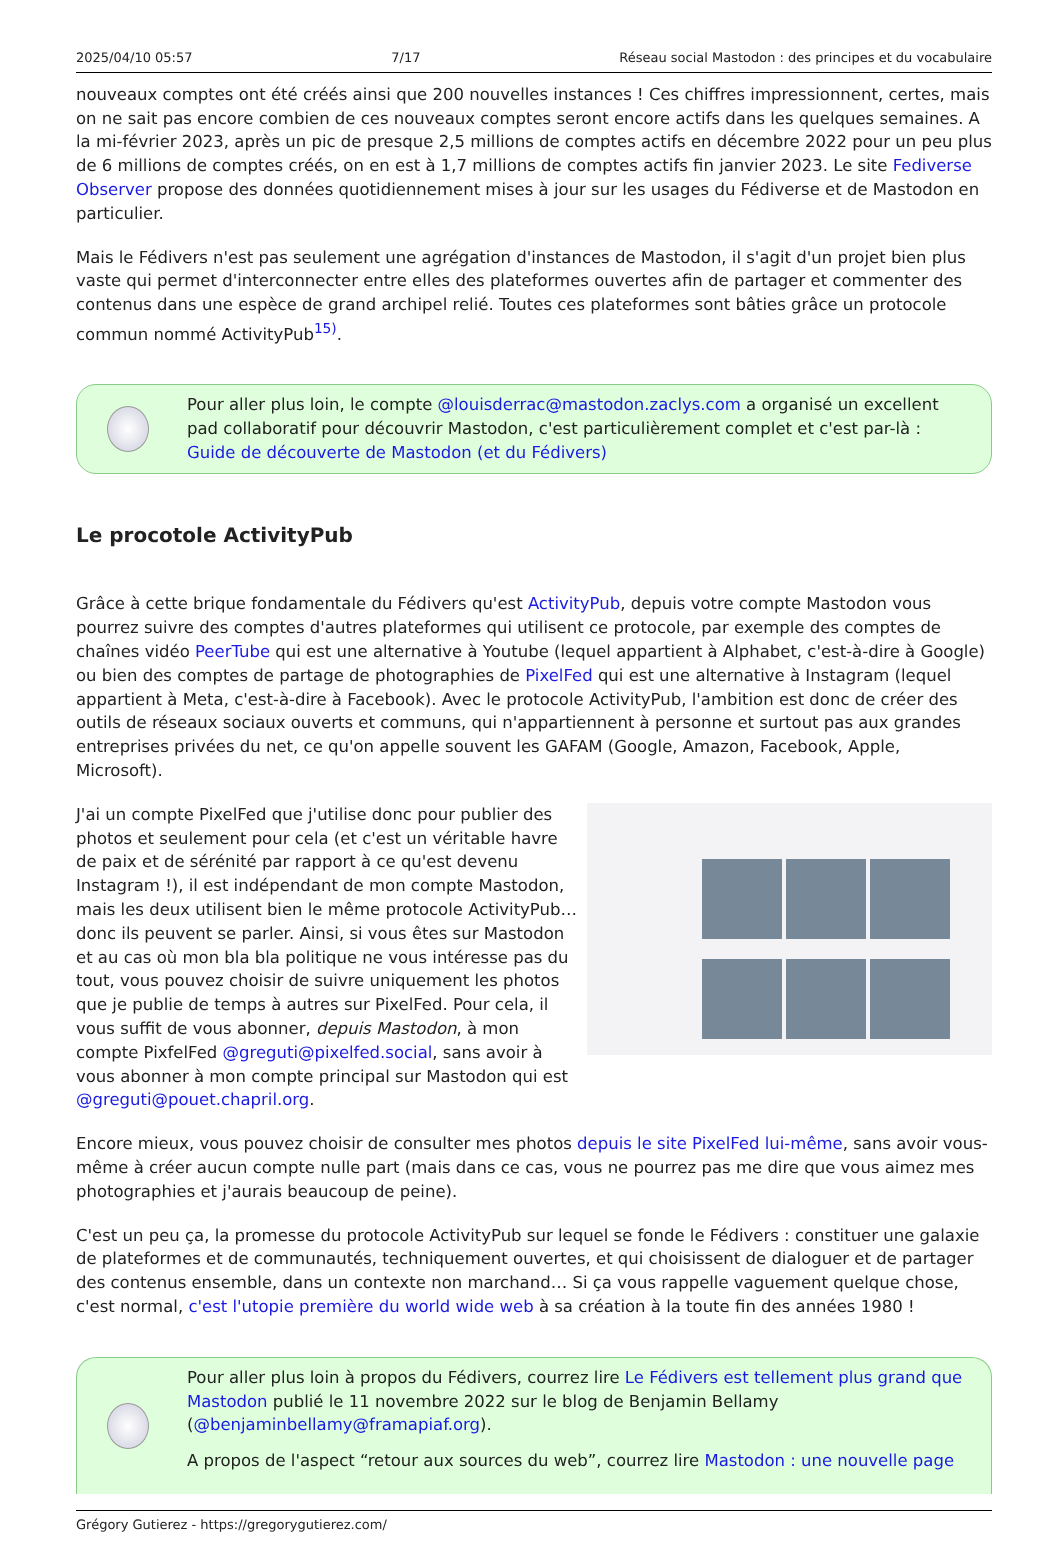2025/04/10 05:57 7/17 Réseau social Mastodon : des principes et du vocabulaire
nouveaux comptes ont été créés ainsi que 200 nouvelles instances ! Ces chiffres impressionnent, certes, mais on ne sait pas encore combien de ces nouveaux comptes seront encore actifs dans les quelques semaines. A la mi-février 2023, après un pic de presque 2,5 millions de comptes actifs en décembre 2022 pour un peu plus de 6 millions de comptes créés, on en est à 1,7 millions de comptes actifs fin janvier 2023. Le site Fediverse Observer propose des données quotidiennement mises à jour sur les usages du Fédiverse et de Mastodon en particulier.
Mais le Fédivers n'est pas seulement une agrégation d'instances de Mastodon, il s'agit d'un projet bien plus vaste qui permet d'interconnecter entre elles des plateformes ouvertes afin de partager et commenter des contenus dans une espèce de grand archipel relié. Toutes ces plateformes sont bâties grâce un protocole commun nommé ActivityPub<sup>15)</sup>.
Pour aller plus loin, le compte @louisderrac@mastodon.zaclys.com a organisé un excellent pad collaboratif pour découvrir Mastodon, c'est particulièrement complet et c'est par-là : Guide de découverte de Mastodon (et du Fédivers)
Le procotole ActivityPub
Grâce à cette brique fondamentale du Fédivers qu'est ActivityPub, depuis votre compte Mastodon vous pourrez suivre des comptes d'autres plateformes qui utilisent ce protocole, par exemple des comptes de chaînes vidéo PeerTube qui est une alternative à Youtube (lequel appartient à Alphabet, c'est-à-dire à Google) ou bien des comptes de partage de photographies de PixelFed qui est une alternative à Instagram (lequel appartient à Meta, c'est-à-dire à Facebook). Avec le protocole ActivityPub, l'ambition est donc de créer des outils de réseaux sociaux ouverts et communs, qui n'appartiennent à personne et surtout pas aux grandes entreprises privées du net, ce qu'on appelle souvent les GAFAM (Google, Amazon, Facebook, Apple, Microsoft).
J'ai un compte PixelFed que j'utilise donc pour publier des photos et seulement pour cela (et c'est un véritable havre de paix et de sérénité par rapport à ce qu'est devenu Instagram !), il est indépendant de mon compte Mastodon, mais les deux utilisent bien le même protocole ActivityPub… donc ils peuvent se parler. Ainsi, si vous êtes sur Mastodon et au cas où mon bla bla politique ne vous intéresse pas du tout, vous pouvez choisir de suivre uniquement les photos que je publie de temps à autres sur PixelFed. Pour cela, il vous suffit de vous abonner, depuis Mastodon, à mon compte PixfelFed @greguti@pixelfed.social, sans avoir à vous abonner à mon compte principal sur Mastodon qui est @greguti@pouet.chapril.org.
Encore mieux, vous pouvez choisir de consulter mes photos depuis le site PixelFed lui-même, sans avoir vous-même à créer aucun compte nulle part (mais dans ce cas, vous ne pourrez pas me dire que vous aimez mes photographies et j'aurais beaucoup de peine).
C'est un peu ça, la promesse du protocole ActivityPub sur lequel se fonde le Fédivers : constituer une galaxie de plateformes et de communautés, techniquement ouvertes, et qui choisissent de dialoguer et de partager des contenus ensemble, dans un contexte non marchand… Si ça vous rappelle vaguement quelque chose, c'est normal, c'est l'utopie première du world wide web à sa création à la toute fin des années 1980 !
Pour aller plus loin à propos du Fédivers, courrez lire Le Fédivers est tellement plus grand que Mastodon publié le 11 novembre 2022 sur le blog de Benjamin Bellamy (@benjaminbellamy@framapiaf.org).
A propos de l'aspect “retour aux sources du web”, courrez lire Mastodon : une nouvelle page
Grégory Gutierez - https://gregorygutierez.com/